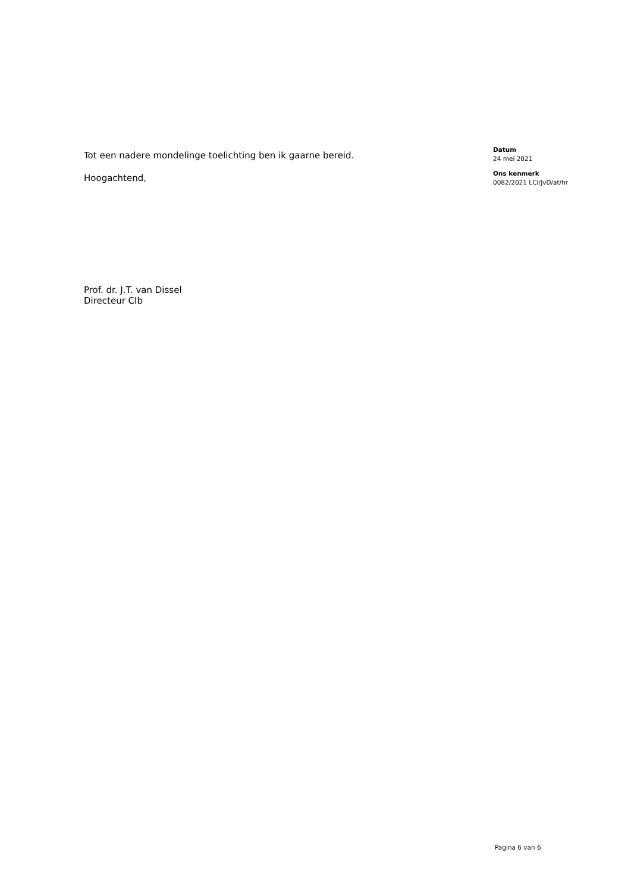Tot een nadere mondelinge toelichting ben ik gaarne bereid.
Hoogachtend,
Prof. dr. J.T. van Dissel
Directeur CIb
Datum
24 mei 2021
Ons kenmerk
0082/2021 LCI/JvD/at/hr
Pagina 6 van 6